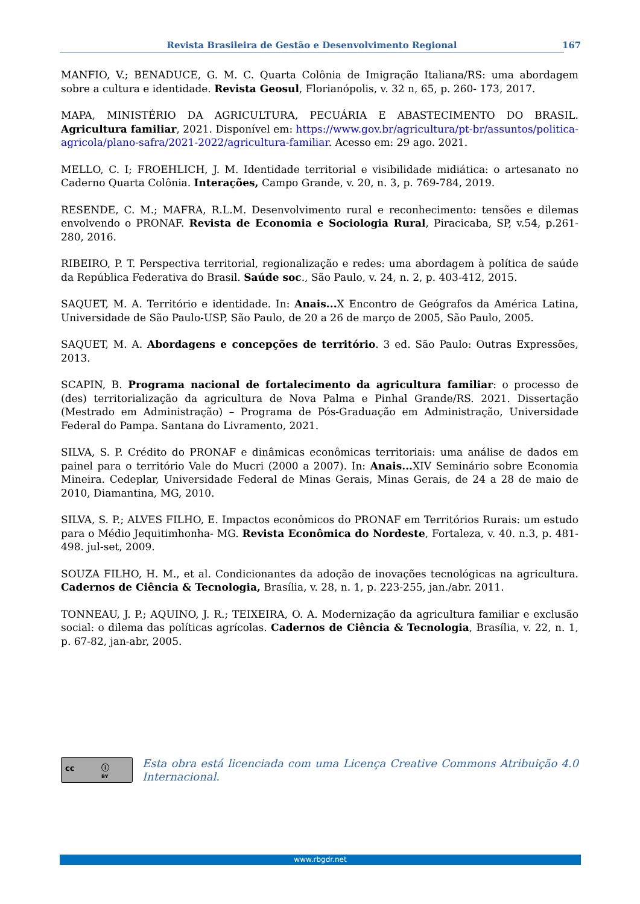Revista Brasileira de Gestão e Desenvolvimento Regional 167
MANFIO, V.; BENADUCE, G. M. C. Quarta Colônia de Imigração Italiana/RS: uma abordagem sobre a cultura e identidade. Revista Geosul, Florianópolis, v. 32 n, 65, p. 260- 173, 2017.
MAPA, MINISTÉRIO DA AGRICULTURA, PECUÁRIA E ABASTECIMENTO DO BRASIL. Agricultura familiar, 2021. Disponível em: https://www.gov.br/agricultura/pt-br/assuntos/politica-agricola/plano-safra/2021-2022/agricultura-familiar. Acesso em: 29 ago. 2021.
MELLO, C. I; FROEHLICH, J. M. Identidade territorial e visibilidade midiática: o artesanato no Caderno Quarta Colônia. Interações, Campo Grande, v. 20, n. 3, p. 769-784, 2019.
RESENDE, C. M.; MAFRA, R.L.M. Desenvolvimento rural e reconhecimento: tensões e dilemas envolvendo o PRONAF. Revista de Economia e Sociologia Rural, Piracicaba, SP, v.54, p.261-280, 2016.
RIBEIRO, P. T. Perspectiva territorial, regionalização e redes: uma abordagem à política de saúde da República Federativa do Brasil. Saúde soc., São Paulo, v. 24, n. 2, p. 403-412, 2015.
SAQUET, M. A. Território e identidade. In: Anais... X Encontro de Geógrafos da América Latina, Universidade de São Paulo-USP, São Paulo, de 20 a 26 de março de 2005, São Paulo, 2005.
SAQUET, M. A. Abordagens e concepções de território. 3 ed. São Paulo: Outras Expressões, 2013.
SCAPIN, B. Programa nacional de fortalecimento da agricultura familiar: o processo de (des) territorialização da agricultura de Nova Palma e Pinhal Grande/RS. 2021. Dissertação (Mestrado em Administração) – Programa de Pós-Graduação em Administração, Universidade Federal do Pampa. Santana do Livramento, 2021.
SILVA, S. P. Crédito do PRONAF e dinâmicas econômicas territoriais: uma análise de dados em painel para o território Vale do Mucri (2000 a 2007). In: Anais... XIV Seminário sobre Economia Mineira. Cedeplar, Universidade Federal de Minas Gerais, Minas Gerais, de 24 a 28 de maio de 2010, Diamantina, MG, 2010.
SILVA, S. P.; ALVES FILHO, E. Impactos econômicos do PRONAF em Territórios Rurais: um estudo para o Médio Jequitimhonha- MG. Revista Econômica do Nordeste, Fortaleza, v. 40. n.3, p. 481-498. jul-set, 2009.
SOUZA FILHO, H. M., et al. Condicionantes da adoção de inovações tecnológicas na agricultura. Cadernos de Ciência & Tecnologia, Brasília, v. 28, n. 1, p. 223-255, jan./abr. 2011.
TONNEAU, J. P.; AQUINO, J. R.; TEIXEIRA, O. A. Modernização da agricultura familiar e exclusão social: o dilema das políticas agrícolas. Cadernos de Ciência & Tecnologia, Brasília, v. 22, n. 1, p. 67-82, jan-abr, 2005.
cc ⓘ
BY
Esta obra está licenciada com uma Licença Creative Commons Atribuição 4.0 Internacional.
www.rbgdr.net